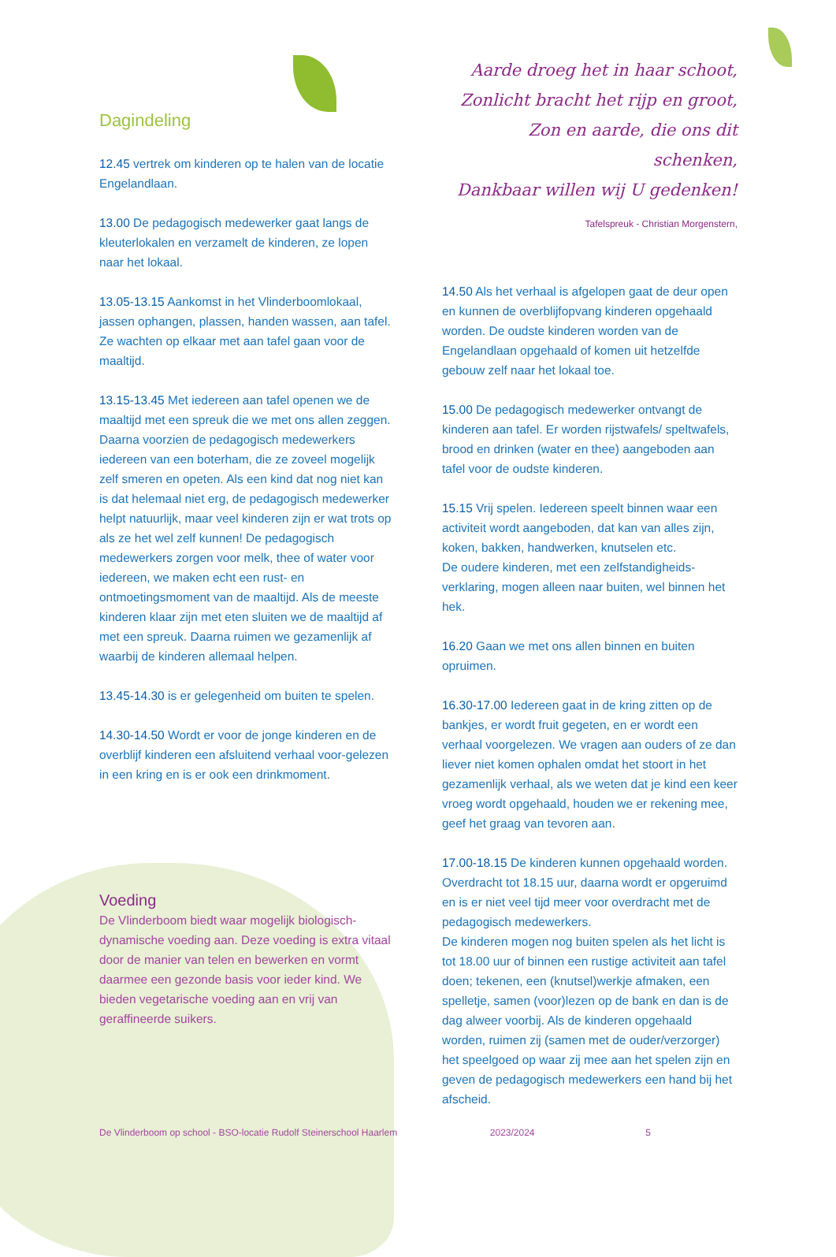Dagindeling
12.45 vertrek om kinderen op te halen van de locatie Engelandlaan.
13.00 De pedagogisch medewerker gaat langs de kleuterlokalen en verzamelt de kinderen, ze lopen naar het lokaal.
13.05-13.15 Aankomst in het Vlinderboomlokaal, jassen ophangen, plassen, handen wassen, aan tafel. Ze wachten op elkaar met aan tafel gaan voor de maaltijd.
13.15-13.45 Met iedereen aan tafel openen we de maaltijd met een spreuk die we met ons allen zeggen. Daarna voorzien de pedagogisch medewerkers iedereen van een boterham, die ze zoveel mogelijk zelf smeren en opeten. Als een kind dat nog niet kan is dat helemaal niet erg, de pedagogisch medewerker helpt natuurlijk, maar veel kinderen zijn er wat trots op als ze het wel zelf kunnen! De pedagogisch medewerkers zorgen voor melk, thee of water voor iedereen, we maken echt een rust- en ontmoetingsmoment van de maaltijd. Als de meeste kinderen klaar zijn met eten sluiten we de maaltijd af met een spreuk. Daarna ruimen we gezamenlijk af waarbij de kinderen allemaal helpen.
13.45-14.30 is er gelegenheid om buiten te spelen.
14.30-14.50 Wordt er voor de jonge kinderen en de overblijf kinderen een afsluitend verhaal voor-gelezen in een kring en is er ook een drinkmoment.
Voeding
De Vlinderboom biedt waar mogelijk biologisch-dynamische voeding aan. Deze voeding is extra vitaal door de manier van telen en bewerken en vormt daarmee een gezonde basis voor ieder kind. We bieden vegetarische voeding aan en vrij van geraffineerde suikers.
Aarde droeg het in haar schoot,
Zonlicht bracht het rijp en groot,
Zon en aarde, die ons dit schenken,
Dankbaar willen wij U gedenken!
Tafelspreuk - Christian Morgenstern,
14.50 Als het verhaal is afgelopen gaat de deur open en kunnen de overblijfopvang kinderen opgehaald worden. De oudste kinderen worden van de Engelandlaan opgehaald of komen uit hetzelfde gebouw zelf naar het lokaal toe.
15.00 De pedagogisch medewerker ontvangt de kinderen aan tafel. Er worden rijstwafels/ speltwafels, brood en drinken (water en thee) aangeboden aan tafel voor de oudste kinderen.
15.15 Vrij spelen. Iedereen speelt binnen waar een activiteit wordt aangeboden, dat kan van alles zijn, koken, bakken, handwerken, knutselen etc.
De oudere kinderen, met een zelfstandigheids-verklaring, mogen alleen naar buiten, wel binnen het hek.
16.20 Gaan we met ons allen binnen en buiten opruimen.
16.30-17.00 Iedereen gaat in de kring zitten op de bankjes, er wordt fruit gegeten, en er wordt een verhaal voorgelezen. We vragen aan ouders of ze dan liever niet komen ophalen omdat het stoort in het gezamenlijk verhaal, als we weten dat je kind een keer vroeg wordt opgehaald, houden we er rekening mee, geef het graag van tevoren aan.
17.00-18.15 De kinderen kunnen opgehaald worden. Overdracht tot 18.15 uur, daarna wordt er opgeruimd en is er niet veel tijd meer voor overdracht met de pedagogisch medewerkers.
De kinderen mogen nog buiten spelen als het licht is tot 18.00 uur of binnen een rustige activiteit aan tafel doen; tekenen, een (knutsel)werkje afmaken, een spelletje, samen (voor)lezen op de bank en dan is de dag alweer voorbij. Als de kinderen opgehaald worden, ruimen zij (samen met de ouder/verzorger) het speelgoed op waar zij mee aan het spelen zijn en geven de pedagogisch medewerkers een hand bij het afscheid.
De Vlinderboom op school - BSO-locatie Rudolf Steinerschool Haarlem 2023/2024 5